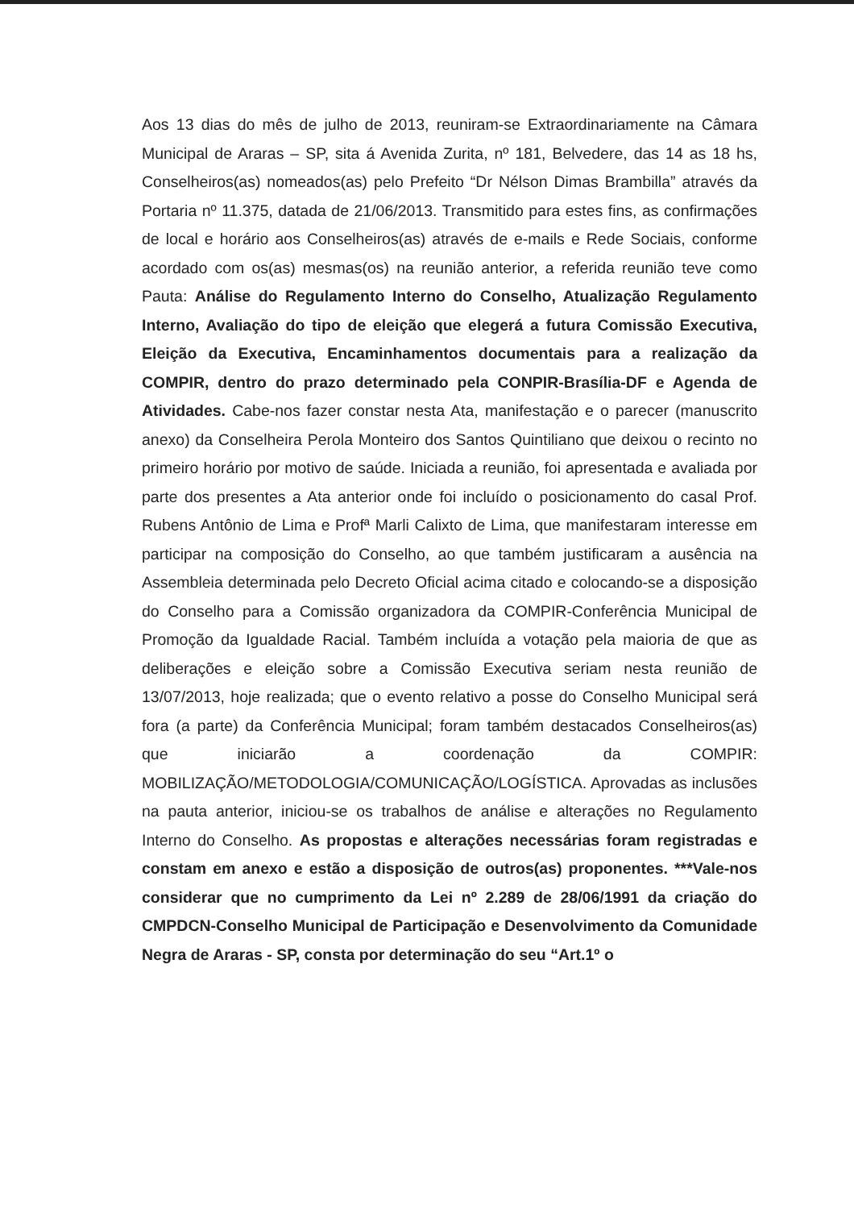Aos 13 dias do mês de julho de 2013, reuniram-se Extraordinariamente na Câmara Municipal de Araras – SP, sita á Avenida Zurita, nº 181, Belvedere, das 14 as 18 hs, Conselheiros(as) nomeados(as) pelo Prefeito “Dr Nélson Dimas Brambilla” através da Portaria nº 11.375, datada de 21/06/2013. Transmitido para estes fins, as confirmações de local e horário aos Conselheiros(as) através de e-mails e Rede Sociais, conforme acordado com os(as) mesmas(os) na reunião anterior, a referida reunião teve como Pauta: Análise do Regulamento Interno do Conselho, Atualização Regulamento Interno, Avaliação do tipo de eleição que elegerá a futura Comissão Executiva, Eleição da Executiva, Encaminhamentos documentais para a realização da COMPIR, dentro do prazo determinado pela CONPIR-Brasília-DF e Agenda de Atividades. Cabe-nos fazer constar nesta Ata, manifestação e o parecer (manuscrito anexo) da Conselheira Perola Monteiro dos Santos Quintiliano que deixou o recinto no primeiro horário por motivo de saúde. Iniciada a reunião, foi apresentada e avaliada por parte dos presentes a Ata anterior onde foi incluído o posicionamento do casal Prof. Rubens Antônio de Lima e Profª Marli Calixto de Lima, que manifestaram interesse em participar na composição do Conselho, ao que também justificaram a ausência na Assembleia determinada pelo Decreto Oficial acima citado e colocando-se a disposição do Conselho para a Comissão organizadora da COMPIR-Conferência Municipal de Promoção da Igualdade Racial. Também incluída a votação pela maioria de que as deliberações e eleição sobre a Comissão Executiva seriam nesta reunião de 13/07/2013, hoje realizada; que o evento relativo a posse do Conselho Municipal será fora (a parte) da Conferência Municipal; foram também destacados Conselheiros(as) que iniciarão a coordenação da COMPIR: MOBILIZAÇÃO/METODOLOGIA/COMUNICAÇÃO/LOGÍSTICA. Aprovadas as inclusões na pauta anterior, iniciou-se os trabalhos de análise e alterações no Regulamento Interno do Conselho. As propostas e alterações necessárias foram registradas e constam em anexo e estão a disposição de outros(as) proponentes. ***Vale-nos considerar que no cumprimento da Lei nº 2.289 de 28/06/1991 da criação do CMPDCN-Conselho Municipal de Participação e Desenvolvimento da Comunidade Negra de Araras - SP, consta por determinação do seu “Art.1º o